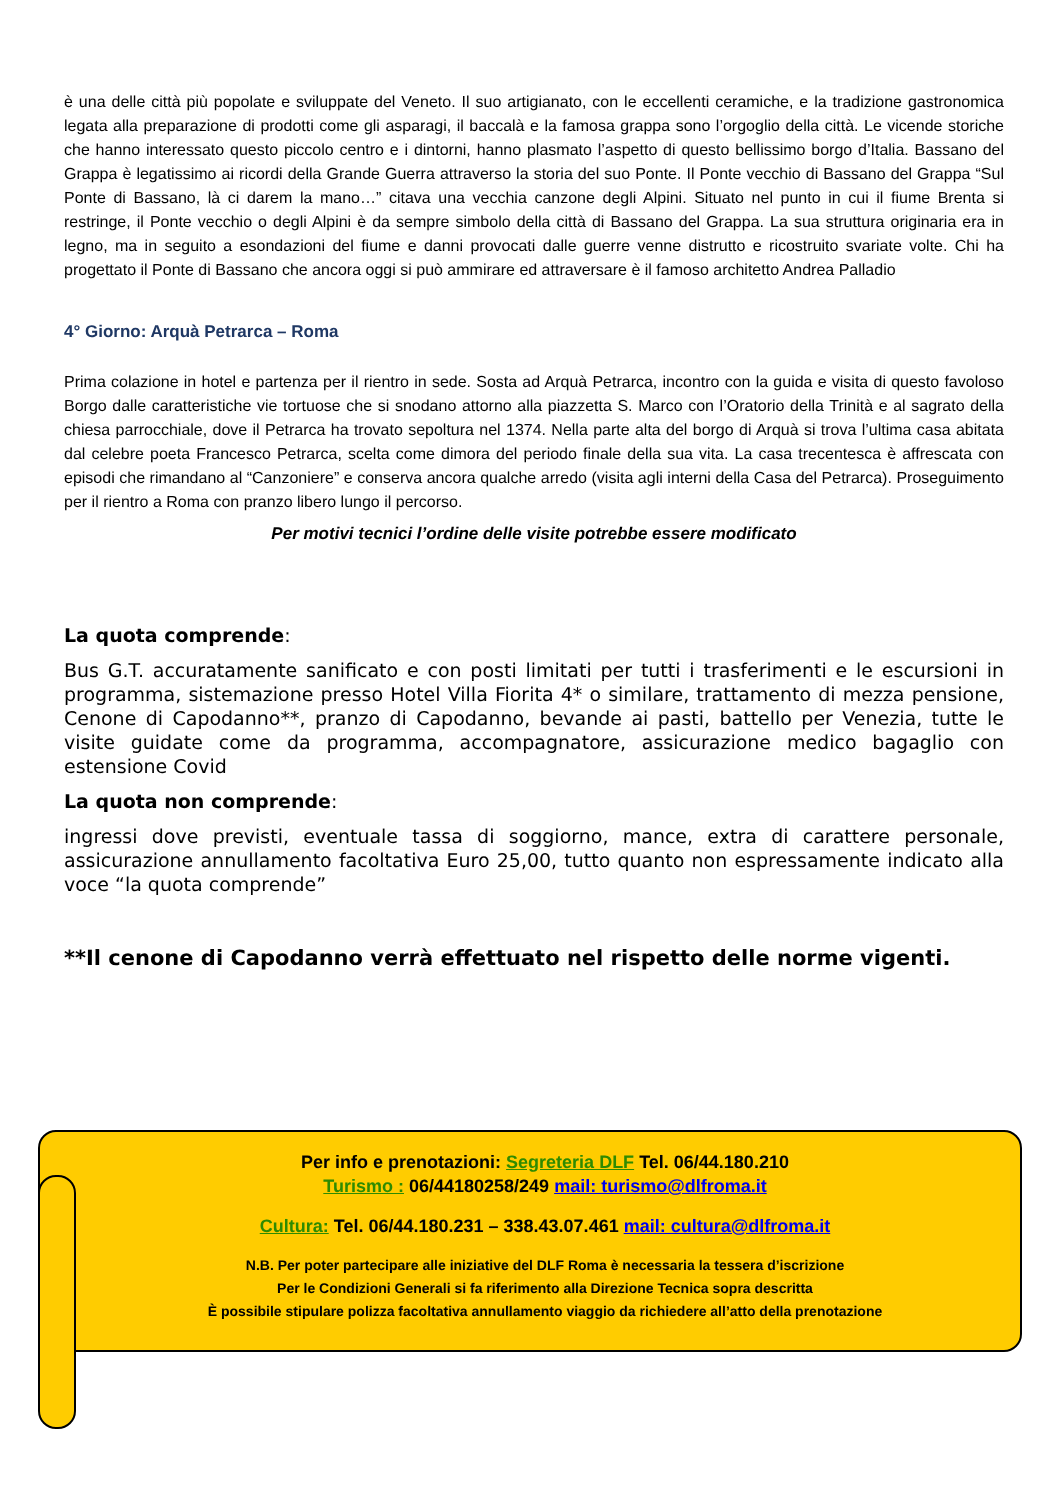è una delle città più popolate e sviluppate del Veneto. Il suo artigianato, con le eccellenti ceramiche, e la tradizione gastronomica legata alla preparazione di prodotti come gli asparagi, il baccalà e la famosa grappa sono l’orgoglio della città. Le vicende storiche che hanno interessato questo piccolo centro e i dintorni, hanno plasmato l’aspetto di questo bellissimo borgo d’Italia. Bassano del Grappa è legatissimo ai ricordi della Grande Guerra attraverso la storia del suo Ponte. Il Ponte vecchio di Bassano del Grappa “Sul Ponte di Bassano, là ci darem la mano…” citava una vecchia canzone degli Alpini. Situato nel punto in cui il fiume Brenta si restringe, il Ponte vecchio o degli Alpini è da sempre simbolo della città di Bassano del Grappa. La sua struttura originaria era in legno, ma in seguito a esondazioni del fiume e danni provocati dalle guerre venne distrutto e ricostruito svariate volte. Chi ha progettato il Ponte di Bassano che ancora oggi si può ammirare ed attraversare è il famoso architetto Andrea Palladio
4° Giorno: Arquà Petrarca – Roma
Prima colazione in hotel e partenza per il rientro in sede. Sosta ad Arquà Petrarca, incontro con la guida e visita di questo favoloso Borgo dalle caratteristiche vie tortuose che si snodano attorno alla piazzetta S. Marco con l’Oratorio della Trinità e al sagrato della chiesa parrocchiale, dove il Petrarca ha trovato sepoltura nel 1374. Nella parte alta del borgo di Arquà si trova l’ultima casa abitata dal celebre poeta Francesco Petrarca, scelta come dimora del periodo finale della sua vita. La casa trecentesca è affrescata con episodi che rimandano al “Canzoniere” e conserva ancora qualche arredo (visita agli interni della Casa del Petrarca). Proseguimento per il rientro a Roma con pranzo libero lungo il percorso.
Per motivi tecnici l’ordine delle visite potrebbe essere modificato
La quota comprende:
Bus G.T. accuratamente sanificato e con posti limitati per tutti i trasferimenti e le escursioni in programma, sistemazione presso Hotel Villa Fiorita 4* o similare, trattamento di mezza pensione, Cenone di Capodanno**, pranzo di Capodanno, bevande ai pasti, battello per Venezia, tutte le visite guidate come da programma, accompagnatore, assicurazione medico bagaglio con estensione Covid
La quota non comprende:
ingressi dove previsti, eventuale tassa di soggiorno, mance, extra di carattere personale, assicurazione annullamento facoltativa Euro 25,00, tutto quanto non espressamente indicato alla voce “la quota comprende”
**Il cenone di Capodanno verrà effettuato nel rispetto delle norme vigenti.
Per info e prenotazioni: Segreteria DLF Tel. 06/44.180.210
Turismo : 06/44180258/249 mail: turismo@dlfroma.it
Cultura: Tel. 06/44.180.231 – 338.43.07.461 mail: cultura@dlfroma.it
N.B. Per poter partecipare alle iniziative del DLF Roma è necessaria la tessera d’iscrizione
Per le Condizioni Generali si fa riferimento alla Direzione Tecnica sopra descritta
È possibile stipulare polizza facoltativa annullamento viaggio da richiedere all’atto della prenotazione